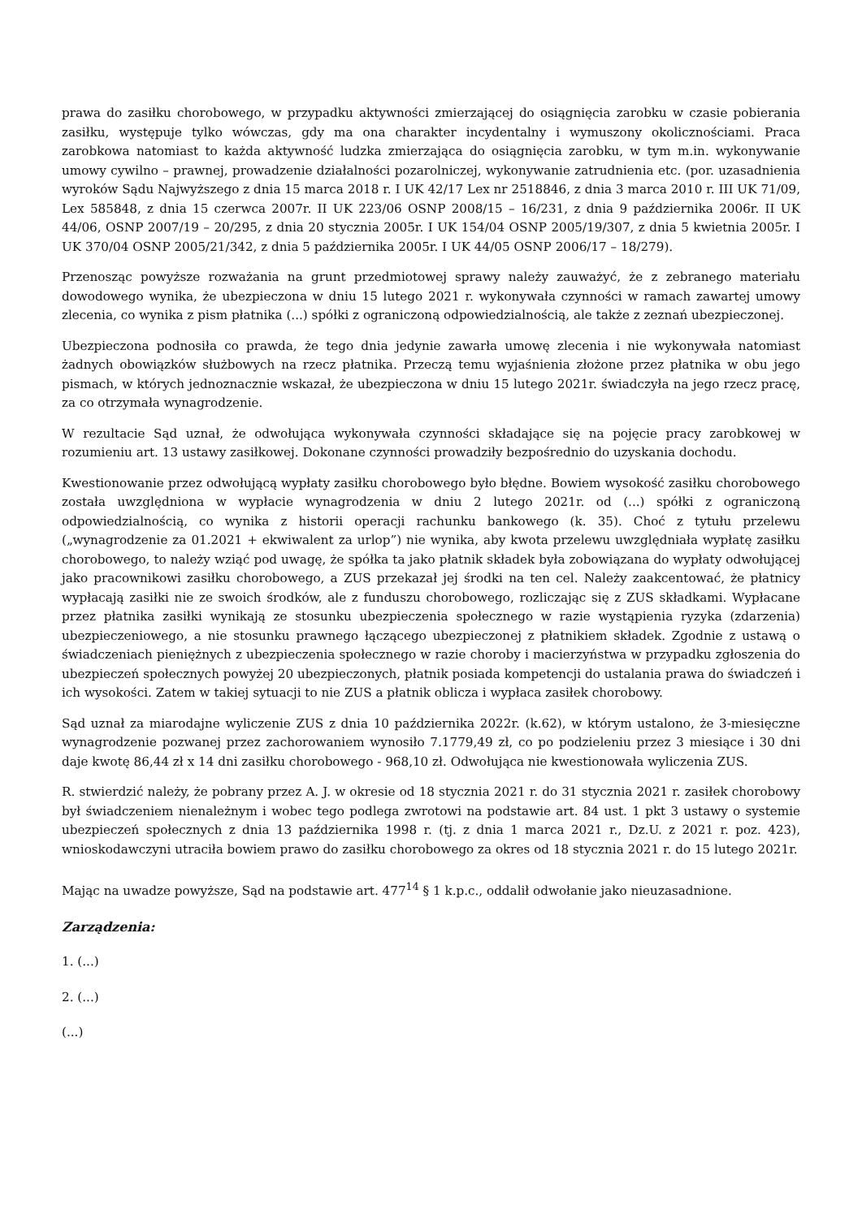prawa do zasiłku chorobowego, w przypadku aktywności zmierzającej do osiągnięcia zarobku w czasie pobierania zasiłku, występuje tylko wówczas, gdy ma ona charakter incydentalny i wymuszony okolicznościami. Praca zarobkowa natomiast to każda aktywność ludzka zmierzająca do osiągnięcia zarobku, w tym m.in. wykonywanie umowy cywilno – prawnej, prowadzenie działalności pozarolniczej, wykonywanie zatrudnienia etc. (por. uzasadnienia wyroków Sądu Najwyższego z dnia 15 marca 2018 r. I UK 42/17 Lex nr 2518846, z dnia 3 marca 2010 r. III UK 71/09, Lex 585848, z dnia 15 czerwca 2007r. II UK 223/06 OSNP 2008/15 – 16/231, z dnia 9 października 2006r. II UK 44/06, OSNP 2007/19 – 20/295, z dnia 20 stycznia 2005r. I UK 154/04 OSNP 2005/19/307, z dnia 5 kwietnia 2005r. I UK 370/04 OSNP 2005/21/342, z dnia 5 października 2005r. I UK 44/05 OSNP 2006/17 – 18/279).
Przenosząc powyższe rozważania na grunt przedmiotowej sprawy należy zauważyć, że z zebranego materiału dowodowego wynika, że ubezpieczona w dniu 15 lutego 2021 r. wykonywała czynności w ramach zawartej umowy zlecenia, co wynika z pism płatnika (...) spółki z ograniczoną odpowiedzialnością, ale także z zeznań ubezpieczonej.
Ubezpieczona podnosiła co prawda, że tego dnia jedynie zawarła umowę zlecenia i nie wykonywała natomiast żadnych obowiązków służbowych na rzecz płatnika. Przeczą temu wyjaśnienia złożone przez płatnika w obu jego pismach, w których jednoznacznie wskazał, że ubezpieczona w dniu 15 lutego 2021r. świadczyła na jego rzecz pracę, za co otrzymała wynagrodzenie.
W rezultacie Sąd uznał, że odwołująca wykonywała czynności składające się na pojęcie pracy zarobkowej w rozumieniu art. 13 ustawy zasiłkowej. Dokonane czynności prowadziły bezpośrednio do uzyskania dochodu.
Kwestionowanie przez odwołującą wypłaty zasiłku chorobowego było błędne. Bowiem wysokość zasiłku chorobowego została uwzględniona w wypłacie wynagrodzenia w dniu 2 lutego 2021r. od (...) spółki z ograniczoną odpowiedzialnością, co wynika z historii operacji rachunku bankowego (k. 35). Choć z tytułu przelewu („wynagrodzenie za 01.2021 + ekwiwalent za urlop”) nie wynika, aby kwota przelewu uwzględniała wypłatę zasiłku chorobowego, to należy wziąć pod uwagę, że spółka ta jako płatnik składek była zobowiązana do wypłaty odwołującej jako pracownikowi zasiłku chorobowego, a ZUS przekazał jej środki na ten cel. Należy zaakcentować, że płatnicy wypłacają zasiłki nie ze swoich środków, ale z funduszu chorobowego, rozliczając się z ZUS składkami. Wypłacane przez płatnika zasiłki wynikają ze stosunku ubezpieczenia społecznego w razie wystąpienia ryzyka (zdarzenia) ubezpieczeniowego, a nie stosunku prawnego łączącego ubezpieczonej z płatnikiem składek. Zgodnie z ustawą o świadczeniach pieniężnych z ubezpieczenia społecznego w razie choroby i macierzyństwa w przypadku zgłoszenia do ubezpieczeń społecznych powyżej 20 ubezpieczonych, płatnik posiada kompetencji do ustalania prawa do świadczeń i ich wysokości. Zatem w takiej sytuacji to nie ZUS a płatnik oblicza i wypłaca zasiłek chorobowy.
Sąd uznał za miarodajne wyliczenie ZUS z dnia 10 października 2022r. (k.62), w którym ustalono, że 3-miesięczne wynagrodzenie pozwanej przez zachorowaniem wynosiło 7.1779,49 zł, co po podzieleniu przez 3 miesiące i 30 dni daje kwotę 86,44 zł x 14 dni zasiłku chorobowego - 968,10 zł. Odwołująca nie kwestionowała wyliczenia ZUS.
R. stwierdzić należy, że pobrany przez A. J. w okresie od 18 stycznia 2021 r. do 31 stycznia 2021 r. zasiłek chorobowy był świadczeniem nienależnym i wobec tego podlega zwrotowi na podstawie art. 84 ust. 1 pkt 3 ustawy o systemie ubezpieczeń społecznych z dnia 13 października 1998 r. (tj. z dnia 1 marca 2021 r., Dz.U. z 2021 r. poz. 423), wnioskodawczyni utraciła bowiem prawo do zasiłku chorobowego za okres od 18 stycznia 2021 r. do 15 lutego 2021r.
Mając na uwadze powyższe, Sąd na podstawie art. 477<sup>14</sup> § 1 k.p.c., oddalił odwołanie jako nieuzasadnione.
Zarządzenia:
1. (...)
2. (...)
(...)